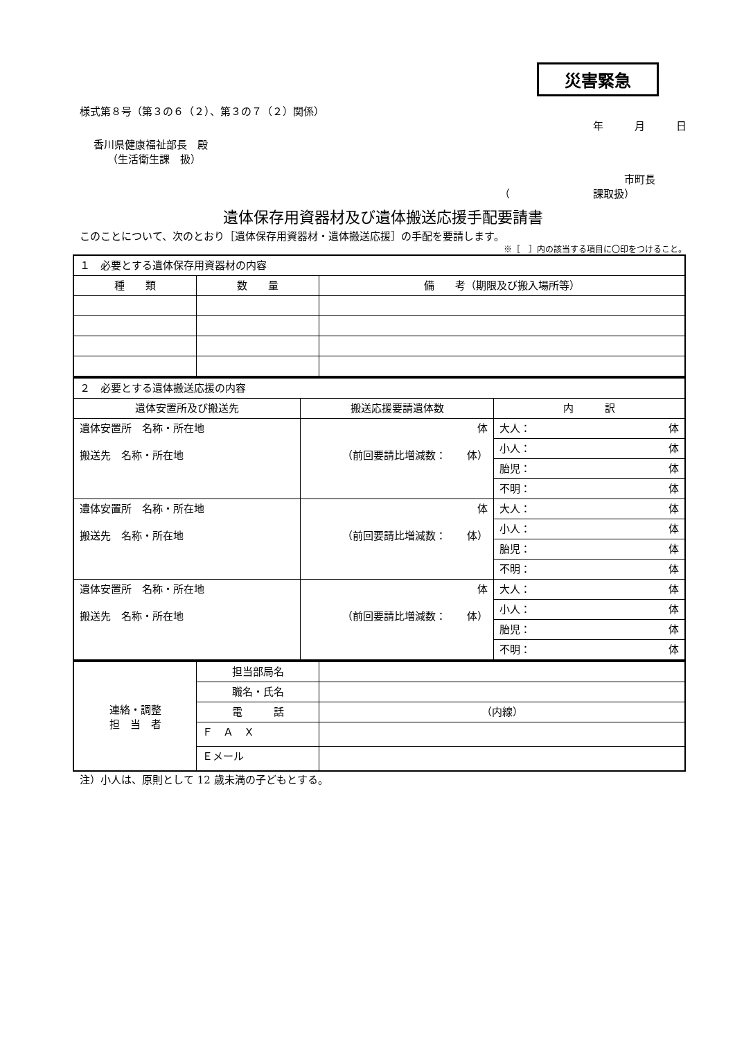災害緊急
様式第８号（第３の６（２）、第３の７（２）関係）
年　　　月　　　日
香川県健康福祉部長　殿
（生活衛生課　扱）
市町長
（　　　　　　　　課取扱）
遺体保存用資器材及び遺体搬送応援手配要請書
このことについて、次のとおり［遺体保存用資器材・遺体搬送応援］の手配を要請します。
※［　］内の該当する項目に〇印をつけること。
| １ 必要とする遺体保存用資器材の内容 | | |
| 種 類 | 数 量 | 備 考（期限及び搬入場所等） |
| ２ 必要とする遺体搬送応援の内容 | | |
| 遺体安置所及び搬送先 | 搬送応援要請遺体数 | 内 訳 |
| 遺体安置所 名称・所在地 搬送先 名称・所在地 | 体 （前回要請比増減数： 体） | 大人： 体 |
| | | 小人： 体 |
| | | 胎児： 体 |
| | | 不明： 体 |
| 遺体安置所 名称・所在地 搬送先 名称・所在地 | 体 （前回要請比増減数： 体） | 大人： 体 |
| | | 小人： 体 |
| | | 胎児： 体 |
| | | 不明： 体 |
| 遺体安置所 名称・所在地 搬送先 名称・所在地 | 体 （前回要請比増減数： 体） | 大人： 体 |
| | | 小人： 体 |
| | | 胎児： 体 |
| | | 不明： 体 |
| 連絡・調整 担 当 者 | 担当部局名 | |
| | 職名・氏名 | |
| | 電 話 | （内線） |
| | Ｆ Ａ Ｘ | |
| | Ｅメール | |
注）小人は、原則として 12 歳未満の子どもとする。